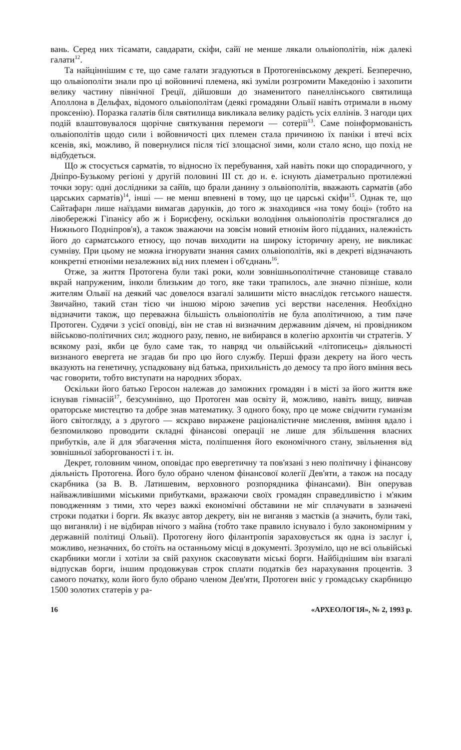вань. Серед них тісамати, савдарати, скіфи, сайї не менше лякали ольвіополітів, ніж далекі галати<sup>12</sup>.
Та найціннішим є те, що саме галати згадуються в Протогенівському декреті. Безперечно, що ольвіополіти знали про ці войовничі племена, які зуміли розгромити Македонію і захопити велику частину північної Греції, дійшовши до знаменитого панеллінського святилища Аполлона в Дельфах, відомого ольвіополітам (деякі громадяни Ольвії навіть отримали в ньому проксенію). Поразка галатів біля святилища викликала велику радість усіх еллінів. З нагоди цих подій влаштовувалося щорічне святкування перемоги — сотерії<sup>13</sup>. Саме поінформованість ольвіополітів щодо сили і войовничості цих племен стала причиною їх паніки і втечі всіх ксенів, які, можливо, й повернулися після тієї злощасної зими, коли стало ясно, що похід не відбудеться.
Що ж стосується сарматів, то відносно їх перебування, хай навіть поки що спорадичного, у Дніпро-Бузькому регіоні у другій половині III ст. до н. е. існують діаметрально протилежні точки зору: одні дослідники за сайїв, що брали данину з ольвіополітів, вважають сарматів (або царських сарматів)<sup>14</sup>, інші — не менш впевнені в тому, що це царські скіфи<sup>15</sup>. Однак те, що Сайтафарн лише наїздами вимагав дарунків, до того ж знаходився «на тому боці» (тобто на лівобережжі Гіпанісу або ж і Борисфену, оскільки володіння ольвіополітів простягалися до Нижнього Подніпров'я), а також зважаючи на зовсім новий етнонім його підданих, належність його до сарматського етносу, що почав виходити на широку історичну арену, не викликає сумніву. При цьому не можна ігнорувати знання самих ольвіополітів, які в декреті відзначають конкретні етноніми незалежних від них племен і об'єднань<sup>16</sup>.
Отже, за життя Протогена були такі роки, коли зовнішньополітичне становище ставало вкрай напруженим, інколи близьким до того, яке таки трапилось, але значно пізніше, коли жителям Ольвії на деякий час довелося взагалі залишити місто внаслідок гетського нашестя. Звичайно, такий стан тією чи іншою мірою зачепив усі верстви населення. Необхідно відзначити також, що переважна більшість ольвіополітів не була аполітичною, а тим паче Протоген. Судячи з усієї оповіді, він не став ні визначним державним діячем, ні провідником військово-політичних сил; жодного разу, певно, не вибирався в колегію архонтів чи стратегів. У всякому разі, якби це було саме так, то навряд чи ольвійський «літописець» діяльності визнаного евергета не згадав би про цю його службу. Перші фрази декрету на його честь вказують на генетичну, успадковану від батька, прихильність до демосу та про його вміння весь час говорити, тобто виступати на народних зборах.
Оскільки його батько Геросон належав до заможних громадян і в місті за його життя вже існував гімнасій<sup>17</sup>, безсумнівно, що Протоген мав освіту й, можливо, навіть вищу, вивчав ораторське мистецтво та добре знав математику. З одного боку, про це може свідчити гуманізм його світогляду, а з другого — яскраво виражене раціоналістичне мислення, вміння вдало і безпомилково проводити складні фінансові операції не лише для збільшення власних прибутків, але й для збагачення міста, поліпшення його економічного стану, звільнення від зовнішньої заборгованості і т. ін.
Декрет, головним чином, оповідає про евергетичну та пов'язані з нею політичну і фінансову діяльність Протогена. Його було обрано членом фінансової колегії Дев'яти, а також на посаду скарбника (за В. В. Латишевим, верховного розпорядника фінансами). Він оперував найважливішими міськими прибутками, вражаючи своїх громадян справедливістю і м'яким поводженням з тими, хто через важкі економічні обставини не міг сплачувати в зазначені строки податки і борги. Як вказує автор декрету, він не виганяв з маєтків (а значить, були такі, що виганяли) і не відбирав нічого з майна (тобто таке правило існувало і було закономірним у державній політиці Ольвії). Протогену його філантропія зараховується як одна із заслуг і, можливо, незначних, бо стоїть на останньому місці в документі. Зрозуміло, що не всі ольвійські скарбники могли і хотіли за свій рахунок скасовувати міські борги. Найбіднішим він взагалі відпускав борги, іншим продовжував строк сплати податків без нарахування процентів. З самого початку, коли його було обрано членом Дев'яти, Протоген вніс у громадську скарбницю 1500 золотих статерів у ра-
16 «АРХЕОЛОГІЯ», № 2, 1993 р.